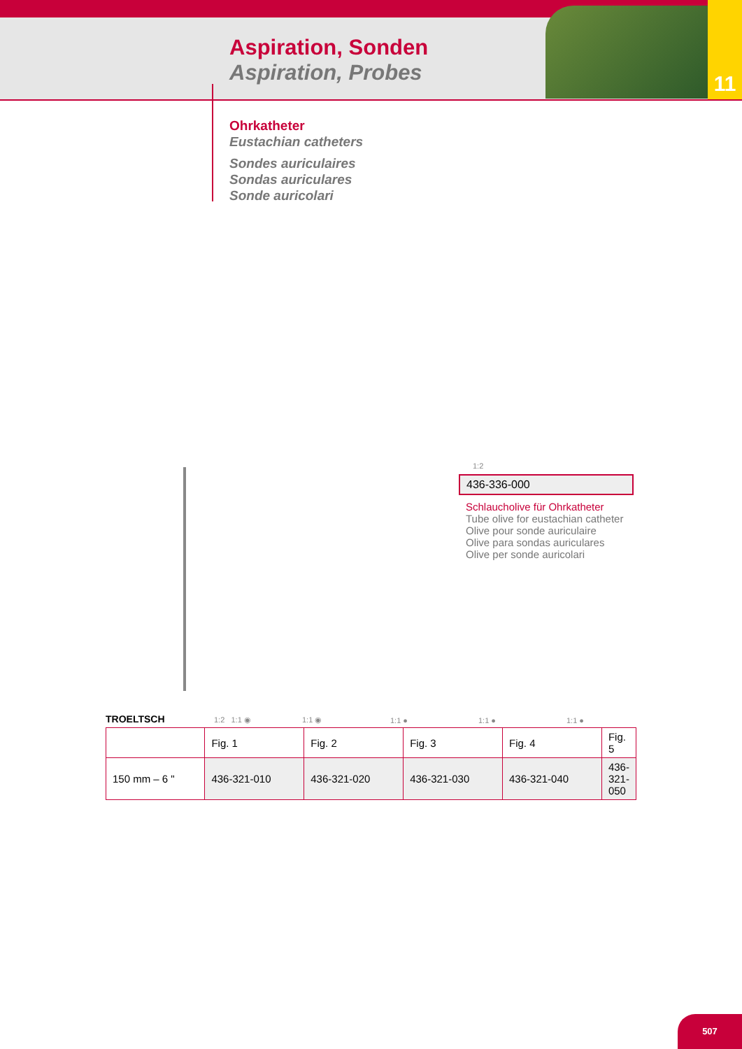11
Aspiration, Sonden
Aspiration, Probes
Ohrkatheter
Eustachian catheters
Sondes auriculaires
Sondas auriculares
Sonde auricolari
1:2
436-336-000
Schlaucholive für Ohrkatheter
Tube olive for eustachian catheter
Olive pour sonde auriculaire
Olive para sondas auriculares
Olive per sonde auricolari
TROELTSCH 1:2 1:1 ◉ 1:1 ◉ 1:1 ● 1:1 ● 1:1 ●
| | Fig. 1 | Fig. 2 | Fig. 3 | Fig. 4 | Fig. 5 |
| 150 mm – 6 " | 436-321-010 | 436-321-020 | 436-321-030 | 436-321-040 | 436-321-050 |
507